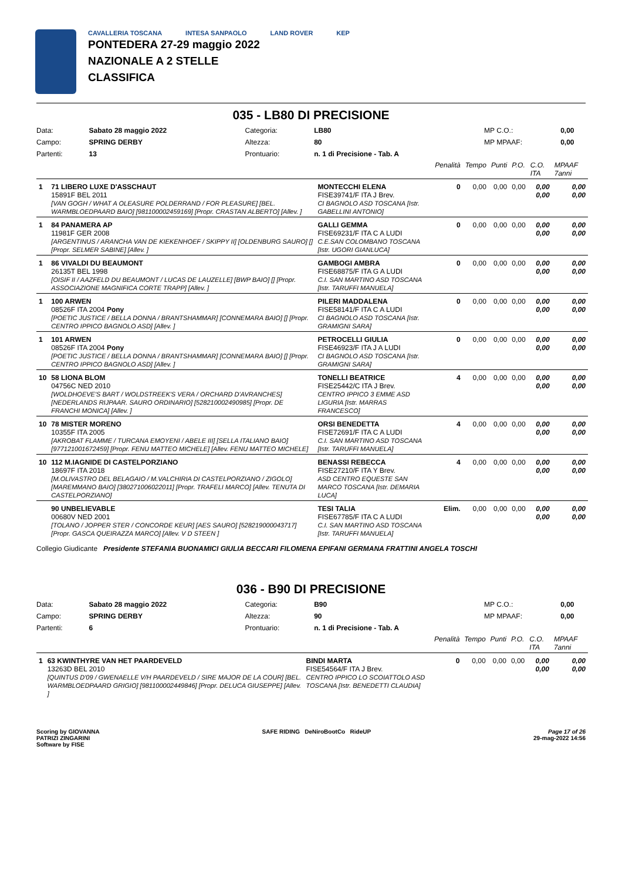CAVALLERIA TOSCANA INTESA SANPAOLO LAND ROVER KEP
PONTEDERA 27-29 maggio 2022
NAZIONALE A 2 STELLE
CLASSIFICA
035 - LB80 DI PRECISIONE
| Data: | Sabato 28 maggio 2022 | Categoria: | LB80 | MP C.O.: | 0,00 |
| Campo: | SPRING DERBY | Altezza: | 80 | MP MPAAF: | 0,00 |
| Partenti: | 13 | Prontuario: | n. 1 di Precisione - Tab. A | | |
| | | | Penalità | Tempo | Punti | P.O. | C.O. ITA | MPAAF 7anni |
| 1 | 71 LIBERO LUXE D'ASSCHAUT 15891F BEL 2011 [VAN GOGH / WHAT A OLEASURE POLDERRAND / FOR PLEASURE] [BEL. WARMBLOEDPAARD BAIO] [981100002459169] [Propr. CRASTAN ALBERTO] [Allev. ] | MONTECCHI ELENA FISE39741/F ITA J Brev. CI BAGNOLO ASD TOSCANA [Istr. GABELLINI ANTONIO] | 0 | 0,00 | 0,00 | 0,00 | 0,00 0,00 | 0,00 0,00 |
| 1 | 84 PANAMERA AP 11981F GER 2008 [ARGENTINUS / ARANCHA VAN DE KIEKENHOEF / SKIPPY II] [OLDENBURG SAURO] [] [Propr. SELMER SABINE] [Allev. ] | GALLI GEMMA FISE69231/F ITA C A LUDI C.E.SAN COLOMBANO TOSCANA [Istr. UGORI GIANLUCA] | 0 | 0,00 | 0,00 | 0,00 | 0,00 0,00 | 0,00 0,00 |
| 1 | 86 VIVALDI DU BEAUMONT 26135T BEL 1998 [OISIF II / AAZFELD DU BEAUMONT / LUCAS DE LAUZELLE] [BWP BAIO] [] [Propr. ASSOCIAZIONE MAGNIFICA CORTE TRAPP] [Allev. ] | GAMBOGI AMBRA FISE68875/F ITA G A LUDI C.I. SAN MARTINO ASD TOSCANA [Istr. TARUFFI MANUELA] | 0 | 0,00 | 0,00 | 0,00 | 0,00 0,00 | 0,00 0,00 |
| 1 | 100 ARWEN 08526F ITA 2004 Pony [POETIC JUSTICE / BELLA DONNA / BRANTSHAMMAR] [CONNEMARA BAIO] [] [Propr. CENTRO IPPICO BAGNOLO ASD] [Allev. ] | PILERI MADDALENA FISE58141/F ITA C A LUDI CI BAGNOLO ASD TOSCANA [Istr. GRAMIGNI SARA] | 0 | 0,00 | 0,00 | 0,00 | 0,00 0,00 | 0,00 0,00 |
| 1 | 101 ARWEN 08526F ITA 2004 Pony [POETIC JUSTICE / BELLA DONNA / BRANTSHAMMAR] [CONNEMARA BAIO] [] [Propr. CENTRO IPPICO BAGNOLO ASD] [Allev. ] | PETROCELLI GIULIA FISE46923/F ITA J A LUDI CI BAGNOLO ASD TOSCANA [Istr. GRAMIGNI SARA] | 0 | 0,00 | 0,00 | 0,00 | 0,00 0,00 | 0,00 0,00 |
| 10 | 58 LIONA BLOM 04756C NED 2010 [WOLDHOEVE'S BART / WOLDSTREEK'S VERA / ORCHARD D'AVRANCHES] [NEDERLANDS RIJPAAR. SAURO ORDINARIO] [528210002490985] [Propr. DE FRANCHI MONICA] [Allev. ] | TONELLI BEATRICE FISE25442/C ITA J Brev. CENTRO IPPICO 3 EMME ASD LIGURIA [Istr. MARRAS FRANCESCO] | 4 | 0,00 | 0,00 | 0,00 | 0,00 0,00 | 0,00 0,00 |
| 10 | 78 MISTER MORENO 10355F ITA 2005 [AKROBAT FLAMME / TURCANA EMOYENI / ABELE III] [SELLA ITALIANO BAIO] [977121001672459] [Propr. FENU MATTEO MICHELE] [Allev. FENU MATTEO MICHELE] | ORSI BENEDETTA FISE72691/F ITA C A LUDI C.I. SAN MARTINO ASD TOSCANA [Istr. TARUFFI MANUELA] | 4 | 0,00 | 0,00 | 0,00 | 0,00 0,00 | 0,00 0,00 |
| 10 | 112 M.IAGNIDE DI CASTELPORZIANO 18697F ITA 2018 [M.OLIVASTRO DEL BELAGAIO / M.VALCHIRIA DI CASTELPORZIANO / ZIGOLO] [MAREMMANO BAIO] [380271006022011] [Propr. TRAFELI MARCO] [Allev. TENUTA DI CASTELPORZIANO] | BENASSI REBECCA FISE27210/F ITA Y Brev. ASD CENTRO EQUESTE SAN MARCO TOSCANA [Istr. DEMARIA LUCA] | 4 | 0,00 | 0,00 | 0,00 | 0,00 0,00 | 0,00 0,00 |
| | 90 UNBELIEVABLE 00680V NED 2001 [TOLANO / JOPPER STER / CONCORDE KEUR] [AES SAURO] [528219000043717] [Propr. GASCA QUEIRAZZA MARCO] [Allev. V D STEEN ] | TESI TALIA FISE67785/F ITA C A LUDI C.I. SAN MARTINO ASD TOSCANA [Istr. TARUFFI MANUELA] | Elim. | 0,00 | 0,00 | 0,00 | 0,00 0,00 | 0,00 0,00 |
Collegio Giudicante Presidente STEFANIA BUONAMICI GIULIA BECCARI FILOMENA EPIFANI GERMANA FRATTINI ANGELA TOSCHI
036 - B90 DI PRECISIONE
| Data: | Sabato 28 maggio 2022 | Categoria: | B90 | MP C.O.: | 0,00 |
| Campo: | SPRING DERBY | Altezza: | 90 | MP MPAAF: | 0,00 |
| Partenti: | 6 | Prontuario: | n. 1 di Precisione - Tab. A | | |
| | | | Penalità | Tempo | Punti | P.O. | C.O. ITA | MPAAF 7anni |
| 1 | 63 KWINTHYRE VAN HET PAARDEVELD 13263D BEL 2010 [QUINTUS D'09 / GWENAELLE V/H PAARDEVELD / SIRE MAJOR DE LA COUR] [BEL. WARMBLOEDPAARD GRIGIO] [981100002449846] [Propr. DELUCA GIUSEPPE] [Allev. ] | BINDI MARTA FISE54564/F ITA J Brev. CENTRO IPPICO LO SCOIATTOLO ASD TOSCANA [Istr. BENEDETTI CLAUDIA] | 0 | 0,00 | 0,00 | 0,00 | 0,00 0,00 | 0,00 0,00 |
Scoring by GIOVANNA
PATRIZI ZINGARINI
Software by FISE
SAFE RIDING DeNiroBootCo RideUP
Page 17 of 26
29-mag-2022 14:56